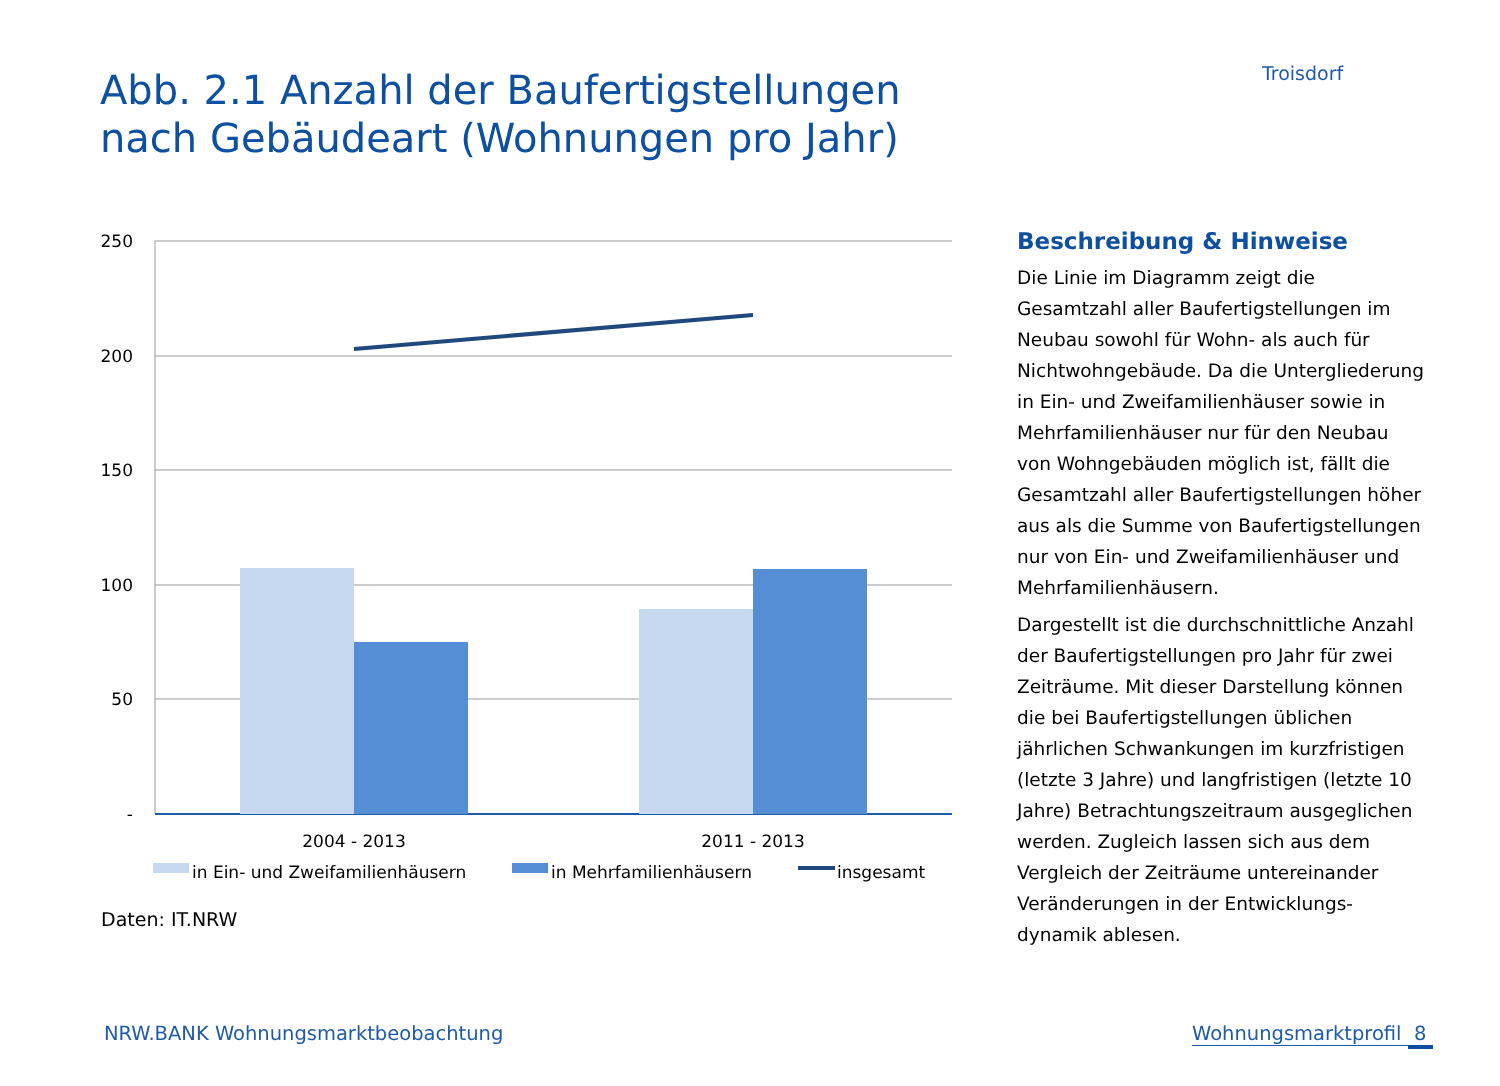Troisdorf
Abb. 2.1 Anzahl der Baufertigstellungen
nach Gebäudeart (Wohnungen pro Jahr)
250
200
150
100
50
-
2004 - 2013
2011 - 2013
in Ein- und Zweifamilienhäusern
in Mehrfamilienhäusern
insgesamt
Daten: IT.NRW
Beschreibung & Hinweise
Die Linie im Diagramm zeigt die Gesamtzahl aller Baufertigstellungen im Neubau sowohl für Wohn- als auch für Nichtwohngebäude. Da die Untergliederung in Ein- und Zweifamilienhäuser sowie in Mehrfamilienhäuser nur für den Neubau von Wohngebäuden möglich ist, fällt die Gesamtzahl aller Baufertigstellungen höher aus als die Summe von Baufertigstellungen nur von Ein- und Zweifamilienhäuser und Mehrfamilienhäusern.
Dargestellt ist die durchschnittliche Anzahl der Baufertigstellungen pro Jahr für zwei Zeiträume. Mit dieser Darstellung können die bei Baufertigstellungen üblichen jährlichen Schwankungen im kurzfristigen (letzte 3 Jahre) und langfristigen (letzte 10 Jahre) Betrachtungszeitraum ausgeglichen werden. Zugleich lassen sich aus dem Vergleich der Zeiträume untereinander Veränderungen in der Entwicklungs-dynamik ablesen.
NRW.BANK Wohnungsmarktbeobachtung
Wohnungsmarktprofil 8